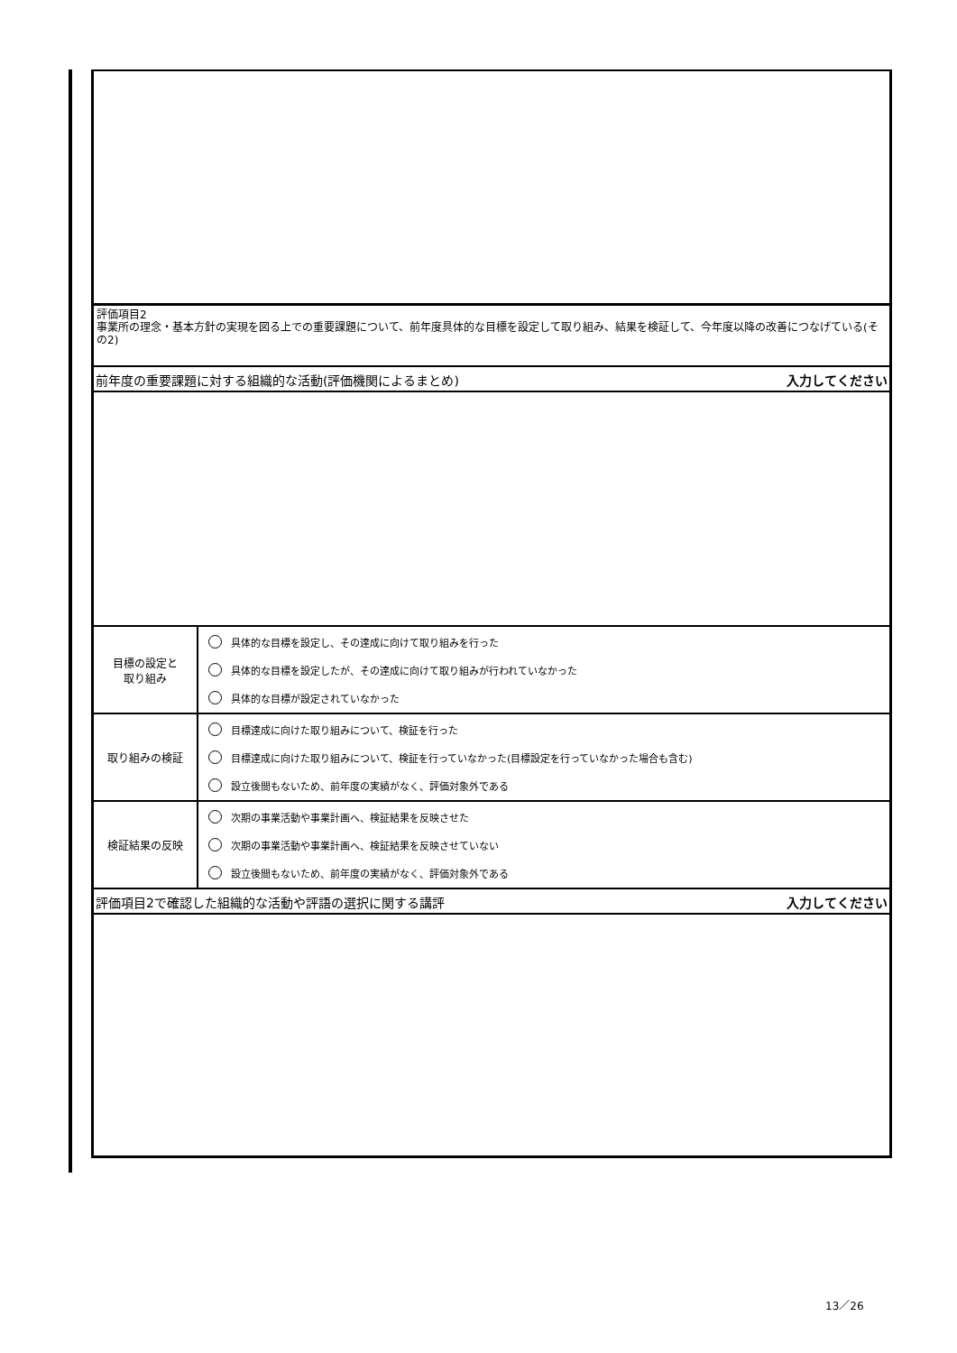評価項目2
事業所の理念・基本方針の実現を図る上での重要課題について、前年度具体的な目標を設定して取り組み、結果を検証して、今年度以降の改善につなげている(その2)
前年度の重要課題に対する組織的な活動(評価機関によるまとめ) 入力してください
| 目標の設定と 取り組み | 具体的な目標を設定し、その達成に向けて取り組みを行った 具体的な目標を設定したが、その達成に向けて取り組みが行われていなかった 具体的な目標が設定されていなかった |
| 取り組みの検証 | 目標達成に向けた取り組みについて、検証を行った 目標達成に向けた取り組みについて、検証を行っていなかった(目標設定を行っていなかった場合も含む) 設立後間もないため、前年度の実績がなく、評価対象外である |
| 検証結果の反映 | 次期の事業活動や事業計画へ、検証結果を反映させた 次期の事業活動や事業計画へ、検証結果を反映させていない 設立後間もないため、前年度の実績がなく、評価対象外である |
評価項目2で確認した組織的な活動や評語の選択に関する講評 入力してください
13／26